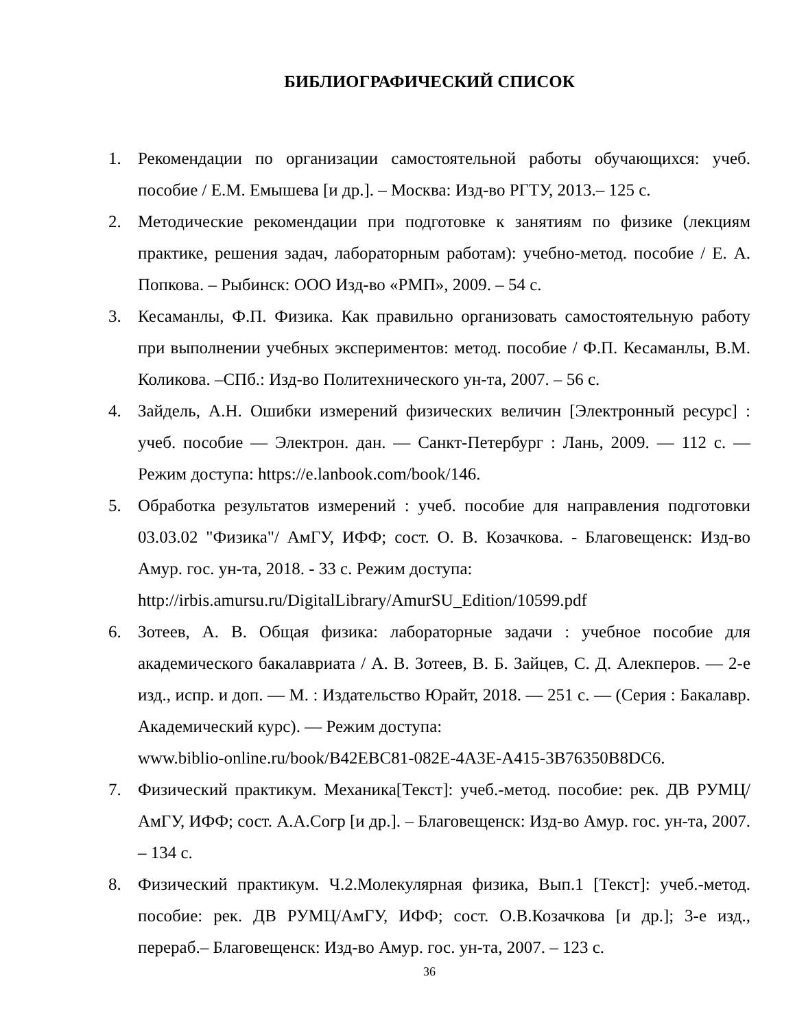БИБЛИОГРАФИЧЕСКИЙ СПИСОК
1. Рекомендации по организации самостоятельной работы обучающихся: учеб. пособие / Е.М. Емышева [и др.]. – Москва: Изд-во РГТУ, 2013.– 125 с.
2. Методические рекомендации при подготовке к занятиям по физике (лекциям практике, решения задач, лабораторным работам): учебно-метод. пособие / Е. А. Попкова. – Рыбинск: ООО Изд-во «РМП», 2009. – 54 с.
3. Кесаманлы, Ф.П. Физика. Как правильно организовать самостоятельную работу при выполнении учебных экспериментов: метод. пособие / Ф.П. Кесаманлы, В.М. Коликова. –СПб.: Изд-во Политехнического ун-та, 2007. – 56 с.
4. Зайдель, А.Н. Ошибки измерений физических величин [Электронный ресурс] : учеб. пособие — Электрон. дан. — Санкт-Петербург : Лань, 2009. — 112 с. — Режим доступа: https://e.lanbook.com/book/146.
5. Обработка результатов измерений : учеб. пособие для направления подготовки 03.03.02 "Физика"/ АмГУ, ИФФ; сост. О. В. Козачкова. - Благовещенск: Изд-во Амур. гос. ун-та, 2018. - 33 с. Режим доступа:
http://irbis.amursu.ru/DigitalLibrary/AmurSU_Edition/10599.pdf
6. Зотеев, А. В. Общая физика: лабораторные задачи : учебное пособие для академического бакалавриата / А. В. Зотеев, В. Б. Зайцев, С. Д. Алекперов. — 2-е изд., испр. и доп. — М. : Издательство Юрайт, 2018. — 251 с. — (Серия : Бакалавр. Академический курс). — Режим доступа:
www.biblio-online.ru/book/B42EBC81-082E-4A3E-A415-3B76350B8DC6.
7. Физический практикум. Механика[Текст]: учеб.-метод. пособие: рек. ДВ РУМЦ/АмГУ, ИФФ; сост. А.А.Согр [и др.]. – Благовещенск: Изд-во Амур. гос. ун-та, 2007. – 134 с.
8. Физический практикум. Ч.2.Молекулярная физика, Вып.1 [Текст]: учеб.-метод. пособие: рек. ДВ РУМЦ/АмГУ, ИФФ; сост. О.В.Козачкова [и др.]; 3-е изд., перераб.– Благовещенск: Изд-во Амур. гос. ун-та, 2007. – 123 с.
36